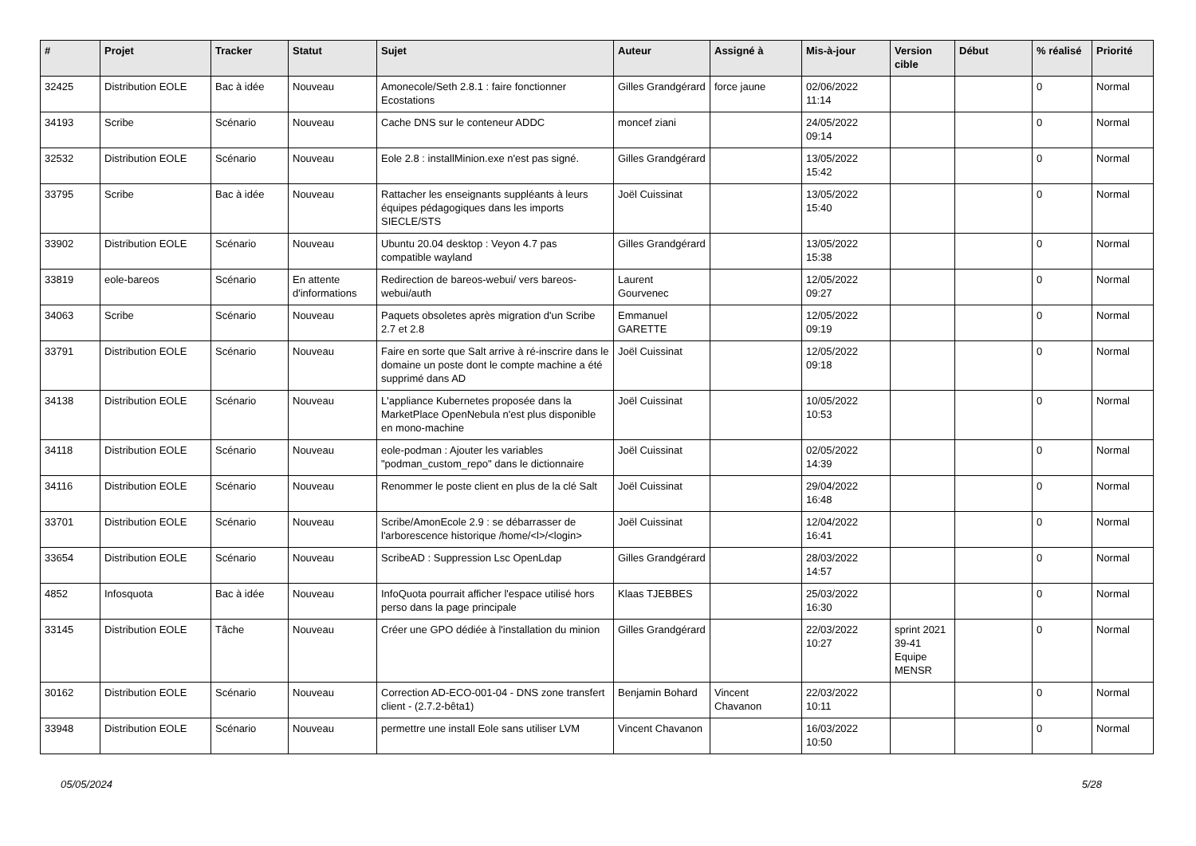| # | Projet | Tracker | Statut | Sujet | Auteur | Assigné à | Mis-à-jour | Version cible | Début | % réalisé | Priorité |
| --- | --- | --- | --- | --- | --- | --- | --- | --- | --- | --- | --- |
| 32425 | Distribution EOLE | Bac à idée | Nouveau | Amonecole/Seth 2.8.1 : faire fonctionner Ecostations | Gilles Grandgérard | force jaune | 02/06/2022 11:14 | | | 0 | Normal |
| 34193 | Scribe | Scénario | Nouveau | Cache DNS sur le conteneur ADDC | moncef ziani | | 24/05/2022 09:14 | | | 0 | Normal |
| 32532 | Distribution EOLE | Scénario | Nouveau | Eole 2.8 : installMinion.exe n'est pas signé. | Gilles Grandgérard | | 13/05/2022 15:42 | | | 0 | Normal |
| 33795 | Scribe | Bac à idée | Nouveau | Rattacher les enseignants suppléants à leurs équipes pédagogiques dans les imports SIECLE/STS | Joël Cuissinat | | 13/05/2022 15:40 | | | 0 | Normal |
| 33902 | Distribution EOLE | Scénario | Nouveau | Ubuntu 20.04 desktop : Veyon 4.7 pas compatible wayland | Gilles Grandgérard | | 13/05/2022 15:38 | | | 0 | Normal |
| 33819 | eole-bareos | Scénario | En attente d'informations | Redirection de bareos-webui/ vers bareos-webui/auth | Laurent Gourvenec | | 12/05/2022 09:27 | | | 0 | Normal |
| 34063 | Scribe | Scénario | Nouveau | Paquets obsoletes après migration d'un Scribe 2.7 et 2.8 | Emmanuel GARETTE | | 12/05/2022 09:19 | | | 0 | Normal |
| 33791 | Distribution EOLE | Scénario | Nouveau | Faire en sorte que Salt arrive à ré-inscrire dans le domaine un poste dont le compte machine a été supprimé dans AD | Joël Cuissinat | | 12/05/2022 09:18 | | | 0 | Normal |
| 34138 | Distribution EOLE | Scénario | Nouveau | L'appliance Kubernetes proposée dans la MarketPlace OpenNebula n'est plus disponible en mono-machine | Joël Cuissinat | | 10/05/2022 10:53 | | | 0 | Normal |
| 34118 | Distribution EOLE | Scénario | Nouveau | eole-podman : Ajouter les variables "podman_custom_repo" dans le dictionnaire | Joël Cuissinat | | 02/05/2022 14:39 | | | 0 | Normal |
| 34116 | Distribution EOLE | Scénario | Nouveau | Renommer le poste client en plus de la clé Salt | Joël Cuissinat | | 29/04/2022 16:48 | | | 0 | Normal |
| 33701 | Distribution EOLE | Scénario | Nouveau | Scribe/AmonEcole 2.9 : se débarrasser de l'arborescence historique /home/<l>/<login> | Joël Cuissinat | | 12/04/2022 16:41 | | | 0 | Normal |
| 33654 | Distribution EOLE | Scénario | Nouveau | ScribeAD : Suppression Lsc OpenLdap | Gilles Grandgérard | | 28/03/2022 14:57 | | | 0 | Normal |
| 4852 | Infosquota | Bac à idée | Nouveau | InfoQuota pourrait afficher l'espace utilisé hors perso dans la page principale | Klaas TJEBBES | | 25/03/2022 16:30 | | | 0 | Normal |
| 33145 | Distribution EOLE | Tâche | Nouveau | Créer une GPO dédiée à l'installation du minion | Gilles Grandgérard | | 22/03/2022 10:27 | sprint 2021 39-41 Equipe MENSR | | 0 | Normal |
| 30162 | Distribution EOLE | Scénario | Nouveau | Correction AD-ECO-001-04 - DNS zone transfert client - (2.7.2-bêta1) | Benjamin Bohard | Vincent Chavanon | 22/03/2022 10:11 | | | 0 | Normal |
| 33948 | Distribution EOLE | Scénario | Nouveau | permettre une install Eole sans utiliser LVM | Vincent Chavanon | | 16/03/2022 10:50 | | | 0 | Normal |
05/05/2024 5/28